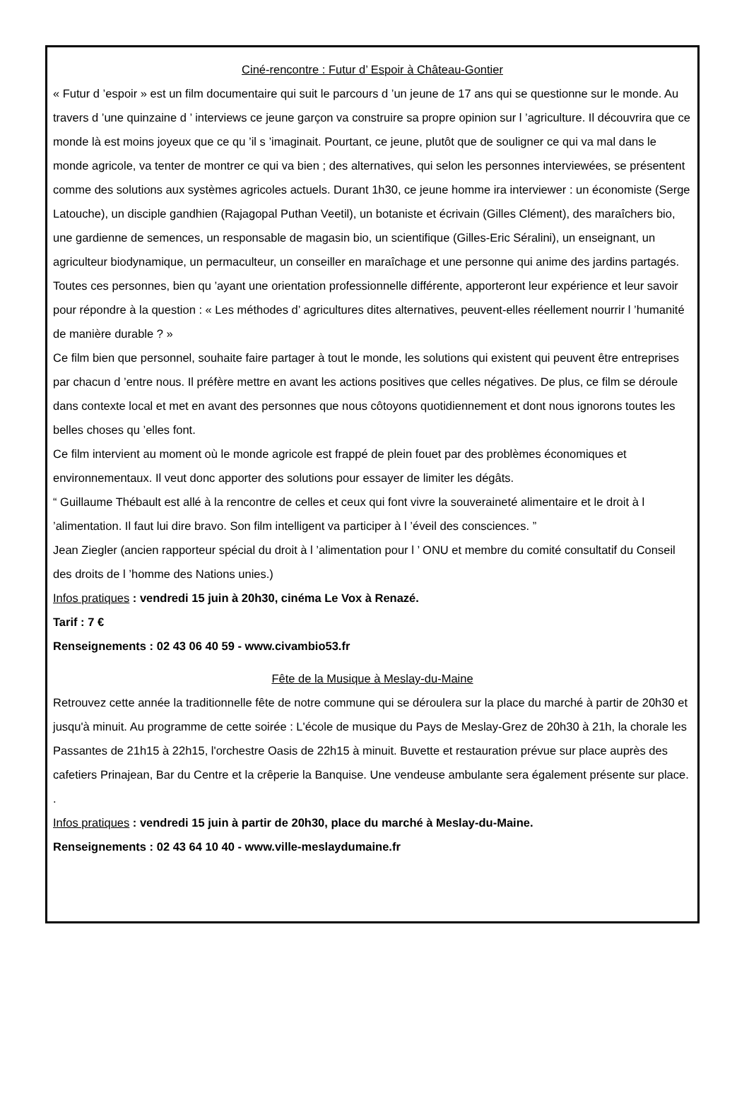Ciné-rencontre : Futur d’ Espoir à Château-Gontier
« Futur d ’espoir » est un film documentaire qui suit le parcours d ’un jeune de 17 ans qui se questionne sur le monde. Au travers d ’une quinzaine d ’ interviews ce jeune garçon va construire sa propre opinion sur l ’agriculture. Il découvrira que ce monde là est moins joyeux que ce qu ’il s ’imaginait. Pourtant, ce jeune, plutôt que de souligner ce qui va mal dans le monde agricole, va tenter de montrer ce qui va bien ; des alternatives, qui selon les personnes interviewées, se présentent comme des solutions aux systèmes agricoles actuels. Durant 1h30, ce jeune homme ira interviewer : un économiste (Serge Latouche), un disciple gandhien (Rajagopal Puthan Veetil), un botaniste et écrivain (Gilles Clément), des maraîchers bio, une gardienne de semences, un responsable de magasin bio, un scientifique (Gilles-Eric Séralini), un enseignant, un agriculteur biodynamique, un permaculteur, un conseiller en maraîchage et une personne qui anime des jardins partagés. Toutes ces personnes, bien qu ’ayant une orientation professionnelle différente, apporteront leur expérience et leur savoir pour répondre à la question : « Les méthodes d’ agricultures dites alternatives, peuvent-elles réellement nourrir l ’humanité de manière durable ? »
Ce film bien que personnel, souhaite faire partager à tout le monde, les solutions qui existent qui peuvent être entreprises par chacun d ’entre nous. Il préfère mettre en avant les actions positives que celles négatives. De plus, ce film se déroule dans contexte local et met en avant des personnes que nous côtoyons quotidiennement et dont nous ignorons toutes les belles choses qu ’elles font.
Ce film intervient au moment où le monde agricole est frappé de plein fouet par des problèmes économiques et environnementaux. Il veut donc apporter des solutions pour essayer de limiter les dégâts.
“ Guillaume Thébault est allé à la rencontre de celles et ceux qui font vivre la souveraineté alimentaire et le droit à l ’alimentation. Il faut lui dire bravo. Son film intelligent va participer à l ’éveil des consciences. ”
Jean Ziegler (ancien rapporteur spécial du droit à l ’alimentation pour l ’ ONU et membre du comité consultatif du Conseil des droits de l ’homme des Nations unies.)
Infos pratiques : vendredi 15 juin à 20h30, cinéma Le Vox à Renazé.
Tarif : 7 €
Renseignements : 02 43 06 40 59 - www.civambio53.fr
Fête de la Musique à Meslay-du-Maine
Retrouvez cette année la traditionnelle fête de notre commune qui se déroulera sur la place du marché à partir de 20h30 et jusqu'à minuit. Au programme de cette soirée : L'école de musique du Pays de Meslay-Grez de 20h30 à 21h, la chorale les Passantes de 21h15 à 22h15, l'orchestre Oasis de 22h15 à minuit. Buvette et restauration prévue sur place auprès des cafetiers Prinajean, Bar du Centre et la crêperie la Banquise. Une vendeuse ambulante sera également présente sur place. .
Infos pratiques : vendredi 15 juin à partir de 20h30, place du marché à Meslay-du-Maine.
Renseignements : 02 43 64 10 40 - www.ville-meslaydumaine.fr